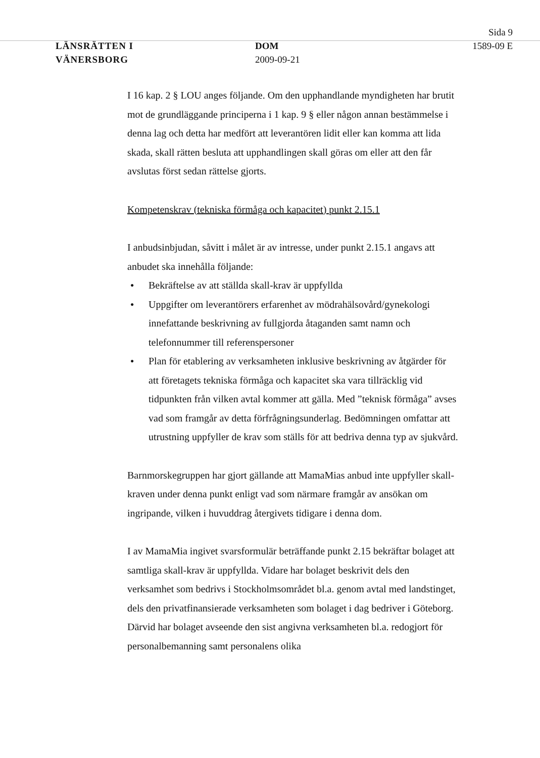Sida 9
LÄNSRÄTTEN I
VÄNERSBORG
DOM
2009-09-21
1589-09 E
I 16 kap. 2 § LOU anges följande. Om den upphandlande myndigheten har brutit mot de grundläggande principerna i 1 kap. 9 § eller någon annan bestämmelse i denna lag och detta har medfört att leverantören lidit eller kan komma att lida skada, skall rätten besluta att upphandlingen skall göras om eller att den får avslutas först sedan rättelse gjorts.
Kompetenskrav (tekniska förmåga och kapacitet) punkt 2.15.1
I anbudsinbjudan, såvitt i målet är av intresse, under punkt 2.15.1 angavs att anbudet ska innehålla följande:
● Bekräftelse av att ställda skall-krav är uppfyllda
● Uppgifter om leverantörers erfarenhet av mödrahälsovård/gynekologi innefattande beskrivning av fullgjorda åtaganden samt namn och telefonnummer till referenspersoner
● Plan för etablering av verksamheten inklusive beskrivning av åtgärder för att företagets tekniska förmåga och kapacitet ska vara tillräcklig vid tidpunkten från vilken avtal kommer att gälla. Med ”teknisk förmåga” avses vad som framgår av detta förfrågningsunderlag. Bedömningen omfattar att utrustning uppfyller de krav som ställs för att bedriva denna typ av sjukvård.
Barnmorskegruppen har gjort gällande att MamaMias anbud inte uppfyller skall-kraven under denna punkt enligt vad som närmare framgår av ansökan om ingripande, vilken i huvuddrag återgivets tidigare i denna dom.
I av MamaMia ingivet svarsformulär beträffande punkt 2.15 bekräftar bolaget att samtliga skall-krav är uppfyllda. Vidare har bolaget beskrivit dels den verksamhet som bedrivs i Stockholmsområdet bl.a. genom avtal med landstinget, dels den privatfinansierade verksamheten som bolaget i dag bedriver i Göteborg. Därvid har bolaget avseende den sist angivna verksamheten bl.a. redogjort för personalbemanning samt personalens olika